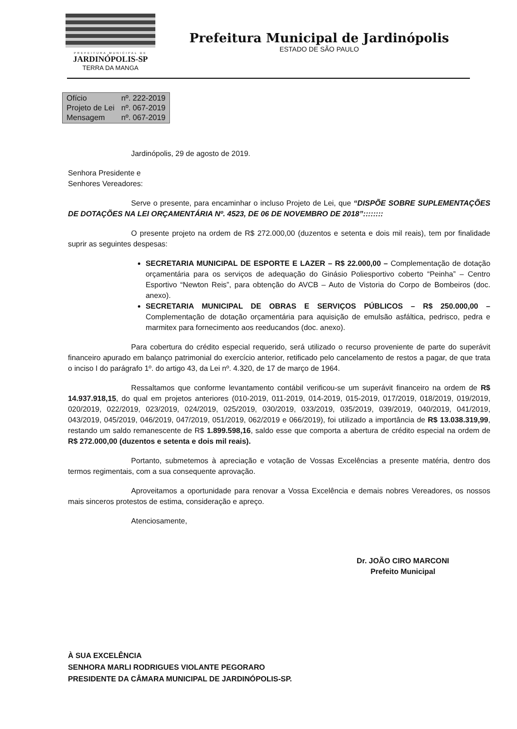PREFEITURA MUNICIPAL DE
JARDINÓPOLIS-SP
TERRA DA MANGA
Prefeitura Municipal de Jardinópolis
ESTADO DE SÃO PAULO
| Ofício | nº. 222-2019 |
| Projeto de Lei | nº. 067-2019 |
| Mensagem | nº. 067-2019 |
Jardinópolis, 29 de agosto de 2019.
Senhora Presidente e
Senhores Vereadores:
Serve o presente, para encaminhar o incluso Projeto de Lei, que “DISPÕE SOBRE SUPLEMENTAÇÕES DE DOTAÇÕES NA LEI ORÇAMENTÁRIA Nº. 4523, DE 06 DE NOVEMBRO DE 2018”::::::::
O presente projeto na ordem de R$ 272.000,00 (duzentos e setenta e dois mil reais), tem por finalidade suprir as seguintes despesas:
SECRETARIA MUNICIPAL DE ESPORTE E LAZER – R$ 22.000,00 – Complementação de dotação orçamentária para os serviços de adequação do Ginásio Poliesportivo coberto “Peinha” – Centro Esportivo “Newton Reis”, para obtenção do AVCB – Auto de Vistoria do Corpo de Bombeiros (doc. anexo).
SECRETARIA MUNICIPAL DE OBRAS E SERVIÇOS PÚBLICOS – R$ 250.000,00 – Complementação de dotação orçamentária para aquisição de emulsão asfáltica, pedrisco, pedra e marmitex para fornecimento aos reeducandos (doc. anexo).
Para cobertura do crédito especial requerido, será utilizado o recurso proveniente de parte do superávit financeiro apurado em balanço patrimonial do exercício anterior, retificado pelo cancelamento de restos a pagar, de que trata o inciso I do parágrafo 1º. do artigo 43, da Lei nº. 4.320, de 17 de março de 1964.
Ressaltamos que conforme levantamento contábil verificou-se um superávit financeiro na ordem de R$ 14.937.918,15, do qual em projetos anteriores (010-2019, 011-2019, 014-2019, 015-2019, 017/2019, 018/2019, 019/2019, 020/2019, 022/2019, 023/2019, 024/2019, 025/2019, 030/2019, 033/2019, 035/2019, 039/2019, 040/2019, 041/2019, 043/2019, 045/2019, 046/2019, 047/2019, 051/2019, 062/2019 e 066/2019), foi utilizado a importância de R$ 13.038.319,99, restando um saldo remanescente de R$ 1.899.598,16, saldo esse que comporta a abertura de crédito especial na ordem de R$ 272.000,00 (duzentos e setenta e dois mil reais).
Portanto, submetemos à apreciação e votação de Vossas Excelências a presente matéria, dentro dos termos regimentais, com a sua consequente aprovação.
Aproveitamos a oportunidade para renovar a Vossa Excelência e demais nobres Vereadores, os nossos mais sinceros protestos de estima, consideração e apreço.
Atenciosamente,
Dr. JOÃO CIRO MARCONI
Prefeito Municipal
À SUA EXCELÊNCIA
SENHORA MARLI RODRIGUES VIOLANTE PEGORARO
PRESIDENTE DA CÂMARA MUNICIPAL DE JARDINÓPOLIS-SP.